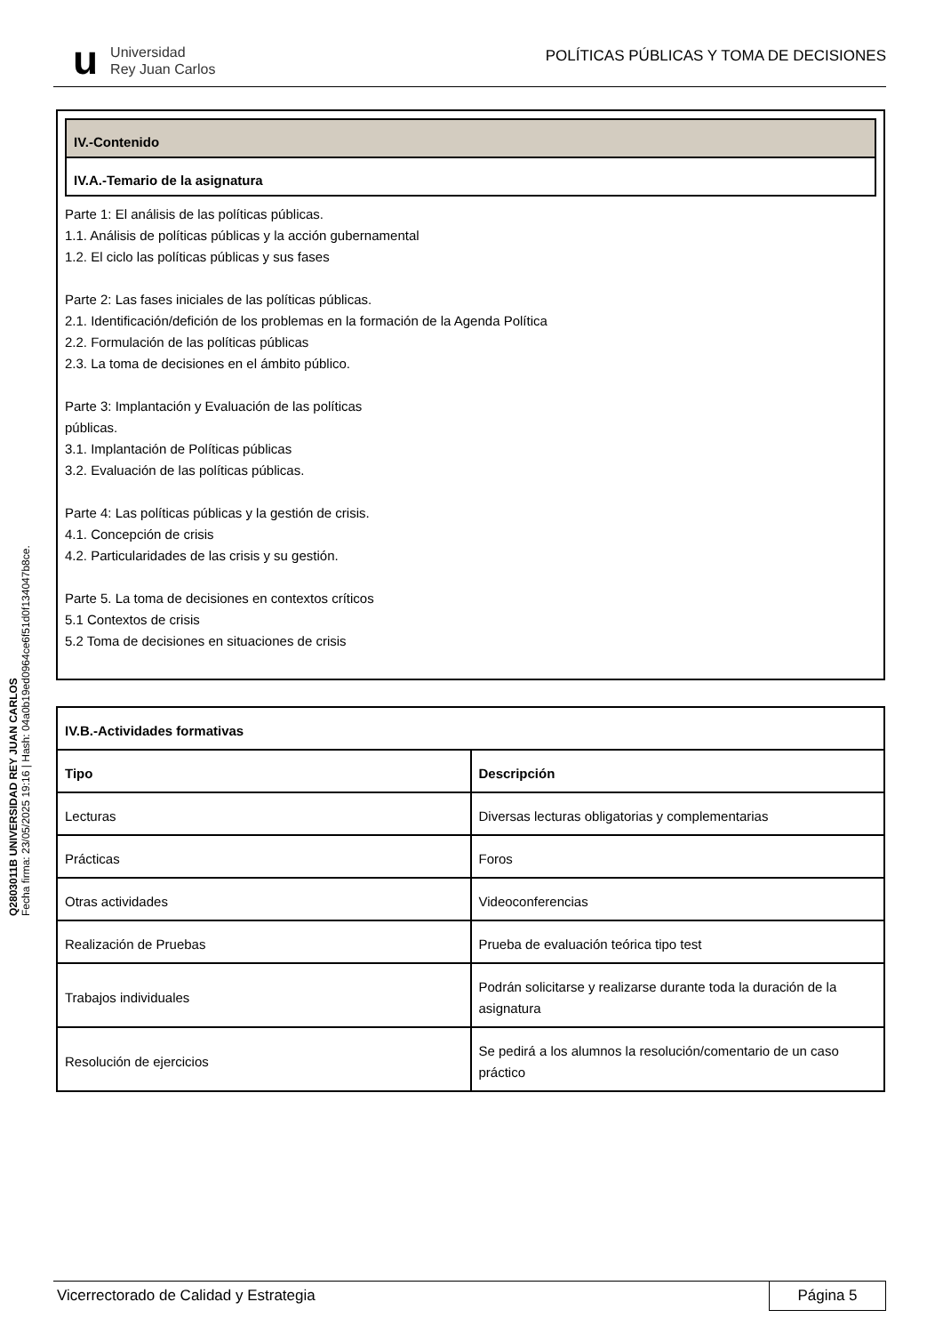u Universidad
Rey Juan Carlos
POLÍTICAS PÚBLICAS Y TOMA DE DECISIONES
Q2803011B UNIVERSIDAD REY JUAN CARLOS
Fecha firma: 23/05/2025 19:16 | Hash: 04a0b19ed0964ce6f51d0f134047b8ce.
IV.-Contenido
IV.A.-Temario de la asignatura
Parte 1: El análisis de las políticas públicas.
1.1. Análisis de políticas públicas y la acción gubernamental
1.2. El ciclo las políticas públicas y sus fases
Parte 2: Las fases iniciales de las políticas públicas.
2.1. Identificación/defición de los problemas en la formación de la Agenda Política
2.2. Formulación de las políticas públicas
2.3. La toma de decisiones en el ámbito público.
Parte 3: Implantación y Evaluación de las políticas
públicas.
3.1. Implantación de Políticas públicas
3.2. Evaluación de las políticas públicas.
Parte 4: Las políticas públicas y la gestión de crisis.
4.1. Concepción de crisis
4.2. Particularidades de las crisis y su gestión.
Parte 5. La toma de decisiones en contextos críticos
5.1 Contextos de crisis
5.2 Toma de decisiones en situaciones de crisis
| IV.B.-Actividades formativas | |
| --- | --- |
| Tipo | Descripción |
| Lecturas | Diversas lecturas obligatorias y complementarias |
| Prácticas | Foros |
| Otras actividades | Videoconferencias |
| Realización de Pruebas | Prueba de evaluación teórica tipo test |
| Trabajos individuales | Podrán solicitarse y realizarse durante toda la duración de la asignatura |
| Resolución de ejercicios | Se pedirá a los alumnos la resolución/comentario de un caso práctico |
Vicerrectorado de Calidad y Estrategia Página 5